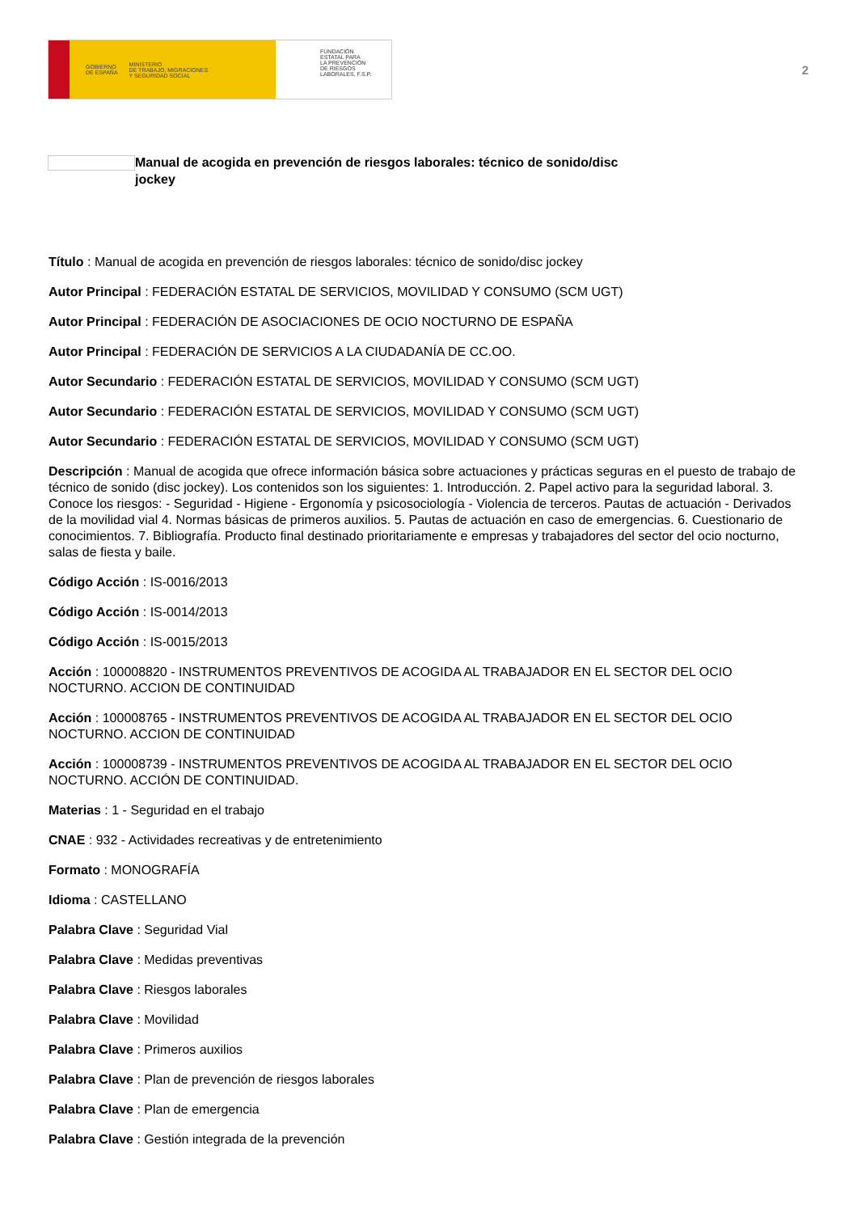GOBIERNO
DE ESPAÑA MINISTERIO
DE TRABAJO, MIGRACIONES
Y SEGURIDAD SOCIAL
FUNDACIÓN
ESTATAL PARA
LA PREVENCIÓN
DE RIESGOS
LABORALES, F.S.P.
2
Manual de acogida en prevención de riesgos laborales: técnico de sonido/disc jockey
Título : Manual de acogida en prevención de riesgos laborales: técnico de sonido/disc jockey
Autor Principal : FEDERACIÓN ESTATAL DE SERVICIOS, MOVILIDAD Y CONSUMO (SCM UGT)
Autor Principal : FEDERACIÓN DE ASOCIACIONES DE OCIO NOCTURNO DE ESPAÑA
Autor Principal : FEDERACIÓN DE SERVICIOS A LA CIUDADANÍA DE CC.OO.
Autor Secundario : FEDERACIÓN ESTATAL DE SERVICIOS, MOVILIDAD Y CONSUMO (SCM UGT)
Autor Secundario : FEDERACIÓN ESTATAL DE SERVICIOS, MOVILIDAD Y CONSUMO (SCM UGT)
Autor Secundario : FEDERACIÓN ESTATAL DE SERVICIOS, MOVILIDAD Y CONSUMO (SCM UGT)
Descripción : Manual de acogida que ofrece información básica sobre actuaciones y prácticas seguras en el puesto de trabajo de técnico de sonido (disc jockey). Los contenidos son los siguientes: 1. Introducción. 2. Papel activo para la seguridad laboral. 3. Conoce los riesgos: - Seguridad - Higiene - Ergonomía y psicosociología - Violencia de terceros. Pautas de actuación - Derivados de la movilidad vial 4. Normas básicas de primeros auxilios. 5. Pautas de actuación en caso de emergencias. 6. Cuestionario de conocimientos. 7. Bibliografía. Producto final destinado prioritariamente e empresas y trabajadores del sector del ocio nocturno, salas de fiesta y baile.
Código Acción : IS-0016/2013
Código Acción : IS-0014/2013
Código Acción : IS-0015/2013
Acción : 100008820 - INSTRUMENTOS PREVENTIVOS DE ACOGIDA AL TRABAJADOR EN EL SECTOR DEL OCIO NOCTURNO. ACCION DE CONTINUIDAD
Acción : 100008765 - INSTRUMENTOS PREVENTIVOS DE ACOGIDA AL TRABAJADOR EN EL SECTOR DEL OCIO NOCTURNO. ACCION DE CONTINUIDAD
Acción : 100008739 - INSTRUMENTOS PREVENTIVOS DE ACOGIDA AL TRABAJADOR EN EL SECTOR DEL OCIO NOCTURNO. ACCIÓN DE CONTINUIDAD.
Materias : 1 - Seguridad en el trabajo
CNAE : 932 - Actividades recreativas y de entretenimiento
Formato : MONOGRAFÍA
Idioma : CASTELLANO
Palabra Clave : Seguridad Vial
Palabra Clave : Medidas preventivas
Palabra Clave : Riesgos laborales
Palabra Clave : Movilidad
Palabra Clave : Primeros auxilios
Palabra Clave : Plan de prevención de riesgos laborales
Palabra Clave : Plan de emergencia
Palabra Clave : Gestión integrada de la prevención